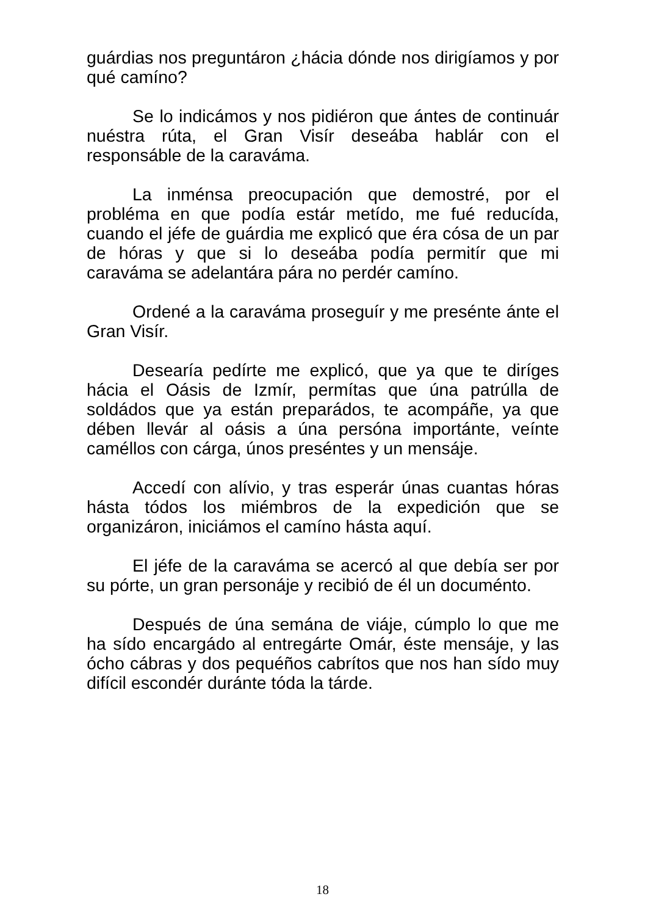guárdias nos preguntáron ¿hácia dónde nos dirigíamos y por qué camíno?
Se lo indicámos y nos pidiéron que ántes de continuár nuéstra rúta, el Gran Visír deseába hablár con el responsáble de la caraváma.
La inménsa preocupación que demostré, por el probléma en que podía estár metído, me fué reducída, cuando el jéfe de guárdia me explicó que éra cósa de un par de hóras y que si lo deseába podía permitír que mi caraváma se adelantára pára no perdér camíno.
Ordené a la caraváma proseguír y me presénte ánte el Gran Visír.
Desearía pedírte me explicó, que ya que te diríges hácia el Oásis de Izmír, permítas que úna patrúlla de soldádos que ya están preparádos, te acompáñe, ya que dében llevár al oásis a úna persóna importánte, veínte caméllos con cárga, únos preséntes y un mensáje.
Accedí con alívio, y tras esperár únas cuantas hóras hásta tódos los miémbros de la expedición que se organizáron, iniciámos el camíno hásta aquí.
El jéfe de la caraváma se acercó al que debía ser por su pórte, un gran personáje y recibió de él un documénto.
Después de úna semána de viáje, cúmplo lo que me ha sído encargádo al entregárte Omár, éste mensáje, y las ócho cábras y dos pequéños cabrítos que nos han sído muy difícil escondér duránte tóda la tárde.
18